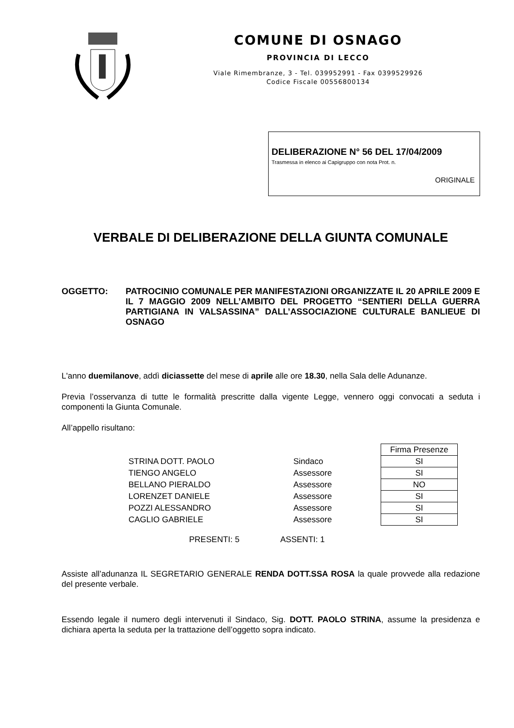COMUNE DI OSNAGO
PROVINCIA DI LECCO
Viale Rimembranze, 3 - Tel. 039952991 - Fax 0399529926
Codice Fiscale 00556800134
DELIBERAZIONE N° 56 DEL 17/04/2009
Trasmessa in elenco ai Capigruppo con nota Prot. n.
ORIGINALE
VERBALE DI DELIBERAZIONE DELLA GIUNTA COMUNALE
OGGETTO: PATROCINIO COMUNALE PER MANIFESTAZIONI ORGANIZZATE IL 20 APRILE 2009 E IL 7 MAGGIO 2009 NELL’AMBITO DEL PROGETTO “SENTIERI DELLA GUERRA PARTIGIANA IN VALSASSINA” DALL’ASSOCIAZIONE CULTURALE BANLIEUE DI OSNAGO
L'anno duemilanove, addì diciassette del mese di aprile alle ore 18.30, nella Sala delle Adunanze.
Previa l’osservanza di tutte le formalità prescritte dalla vigente Legge, vennero oggi convocati a seduta i componenti la Giunta Comunale.
All’appello risultano:
| | | Firma Presenze |
| STRINA DOTT. PAOLO | Sindaco | SI |
| TIENGO ANGELO | Assessore | SI |
| BELLANO PIERALDO | Assessore | NO |
| LORENZET DANIELE | Assessore | SI |
| POZZI ALESSANDRO | Assessore | SI |
| CAGLIO GABRIELE | Assessore | SI |
PRESENTI: 5 ASSENTI: 1
Assiste all’adunanza IL SEGRETARIO GENERALE RENDA DOTT.SSA ROSA la quale provvede alla redazione del presente verbale.
Essendo legale il numero degli intervenuti il Sindaco, Sig. DOTT. PAOLO STRINA, assume la presidenza e dichiara aperta la seduta per la trattazione dell’oggetto sopra indicato.